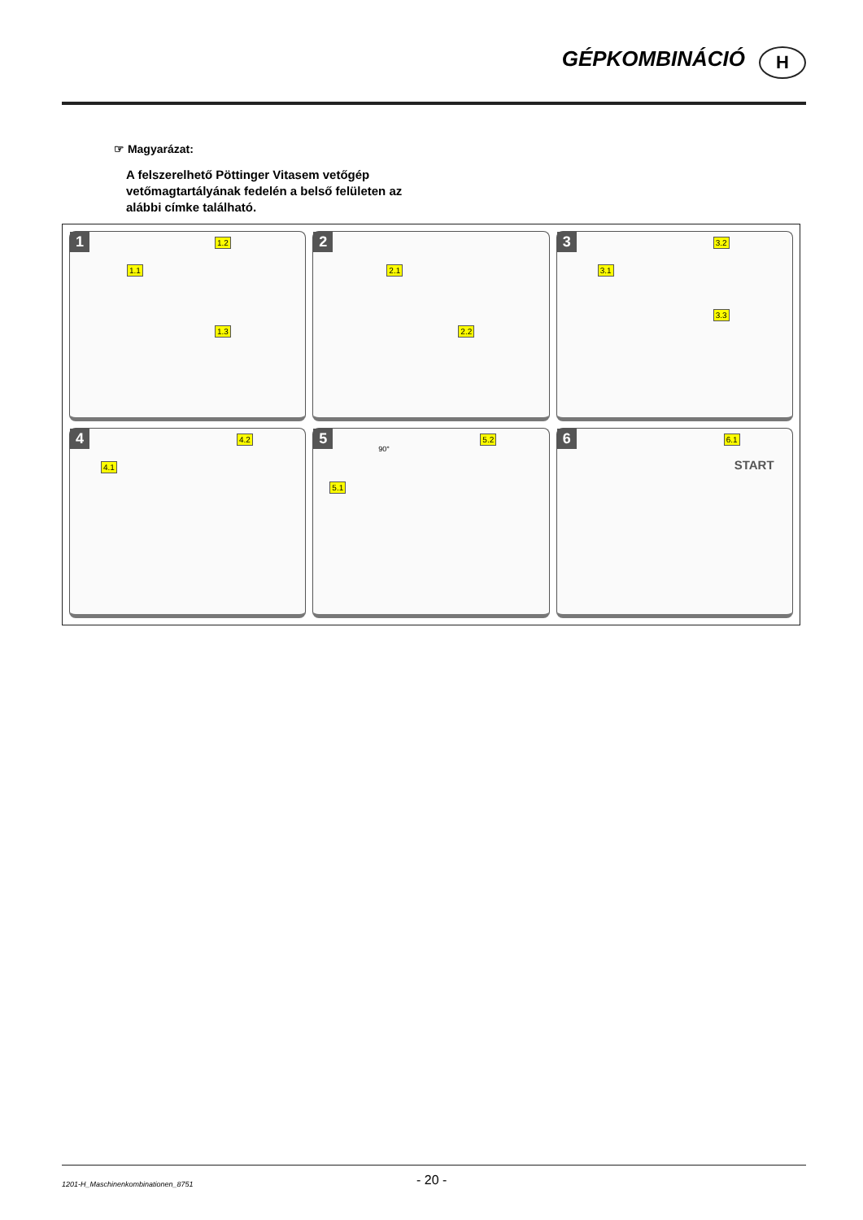GÉPKOMBINÁCIÓ H
☞ Magyarázat:
A felszerelhető Pöttinger Vitasem vetőgép vetőmagtartályának fedelén a belső felületen az alábbi címke található.
1
1.1
1.2
1.3
2
2.1
2.2
3
3.1
3.2
3.3
4
4.1
4.2
5
90°
5.1
5.2
6 6.1
START
1201-H_Maschinenkombinationen_8751
- 20 -